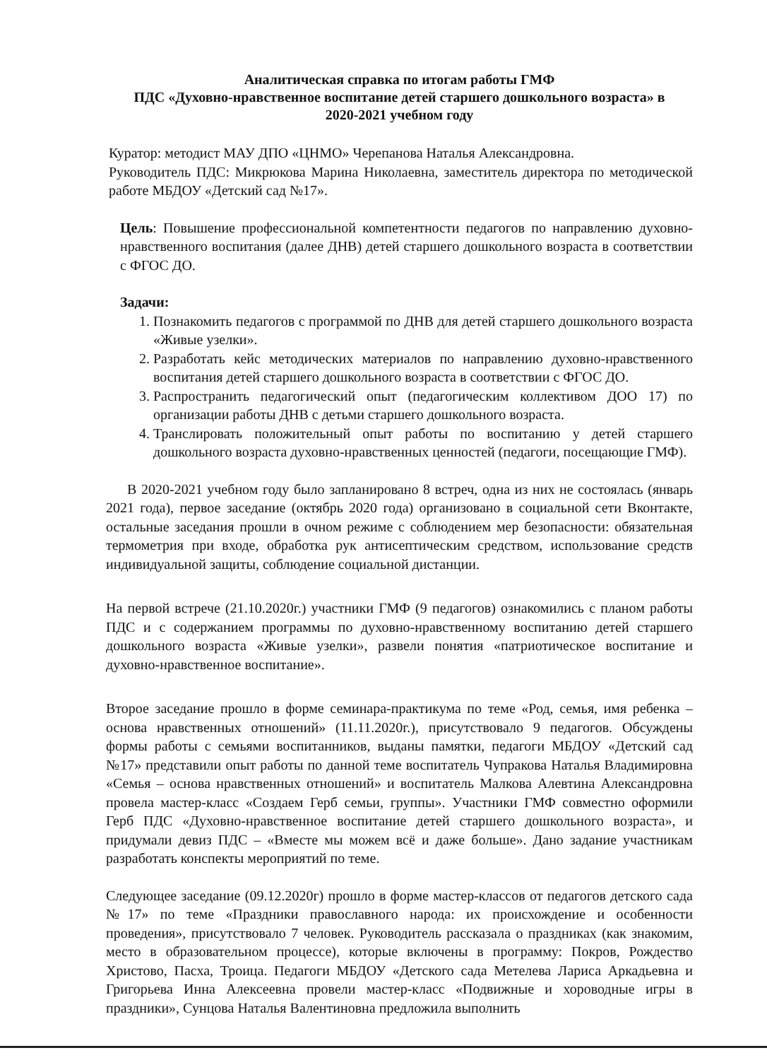Аналитическая справка по итогам работы ГМФ
ПДС «Духовно-нравственное воспитание детей старшего дошкольного возраста» в
2020-2021 учебном году
Куратор: методист МАУ ДПО «ЦНМО» Черепанова Наталья Александровна.
Руководитель ПДС: Микрюкова Марина Николаевна, заместитель директора по методической работе МБДОУ «Детский сад №17».
Цель: Повышение профессиональной компетентности педагогов по направлению духовно-нравственного воспитания (далее ДНВ) детей старшего дошкольного возраста в соответствии с ФГОС ДО.
Задачи:
1. Познакомить педагогов с программой по ДНВ для детей старшего дошкольного возраста «Живые узелки».
2. Разработать кейс методических материалов по направлению духовно-нравственного воспитания детей старшего дошкольного возраста в соответствии с ФГОС ДО.
3. Распространить педагогический опыт (педагогическим коллективом ДОО 17) по организации работы ДНВ с детьми старшего дошкольного возраста.
4. Транслировать положительный опыт работы по воспитанию у детей старшего дошкольного возраста духовно-нравственных ценностей (педагоги, посещающие ГМФ).
В 2020-2021 учебном году было запланировано 8 встреч, одна из них не состоялась (январь 2021 года), первое заседание (октябрь 2020 года) организовано в социальной сети Вконтакте, остальные заседания прошли в очном режиме с соблюдением мер безопасности: обязательная термометрия при входе, обработка рук антисептическим средством, использование средств индивидуальной защиты, соблюдение социальной дистанции.
На первой встрече (21.10.2020г.) участники ГМФ (9 педагогов) ознакомились с планом работы ПДС и с содержанием программы по духовно-нравственному воспитанию детей старшего дошкольного возраста «Живые узелки», развели понятия «патриотическое воспитание и духовно-нравственное воспитание».
Второе заседание прошло в форме семинара-практикума по теме «Род, семья, имя ребенка – основа нравственных отношений» (11.11.2020г.), присутствовало 9 педагогов. Обсуждены формы работы с семьями воспитанников, выданы памятки, педагоги МБДОУ «Детский сад №17» представили опыт работы по данной теме воспитатель Чупракова Наталья Владимировна «Семья – основа нравственных отношений» и воспитатель Малкова Алевтина Александровна провела мастер-класс «Создаем Герб семьи, группы». Участники ГМФ совместно оформили Герб ПДС «Духовно-нравственное воспитание детей старшего дошкольного возраста», и придумали девиз ПДС – «Вместе мы можем всё и даже больше». Дано задание участникам разработать конспекты мероприятий по теме.
Следующее заседание (09.12.2020г) прошло в форме мастер-классов от педагогов детского сада №17» по теме «Праздники православного народа: их происхождение и особенности проведения», присутствовало 7 человек. Руководитель рассказала о праздниках (как знакомим, место в образовательном процессе), которые включены в программу: Покров, Рождество Христово, Пасха, Троица. Педагоги МБДОУ «Детского сада Метелева Лариса Аркадьевна и Григорьева Инна Алексеевна провели мастер-класс «Подвижные и хороводные игры в праздники», Сунцова Наталья Валентиновна предложила выполнить